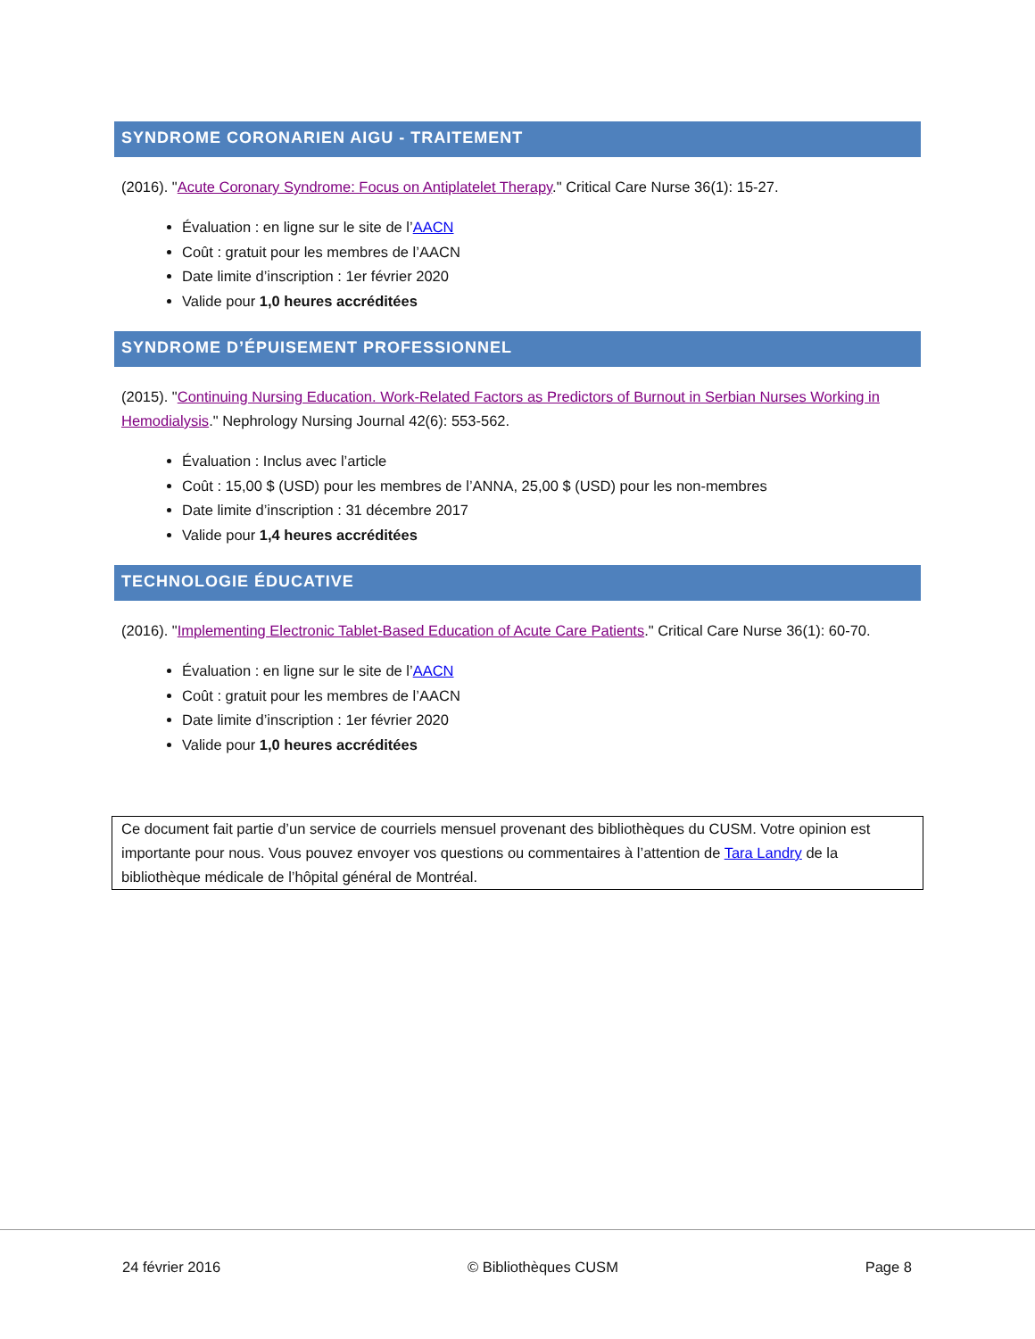SYNDROME CORONARIEN AIGU - TRAITEMENT
(2016). "Acute Coronary Syndrome: Focus on Antiplatelet Therapy." Critical Care Nurse 36(1): 15-27.
Évaluation : en ligne sur le site de l’AACN
Coût : gratuit pour les membres de l’AACN
Date limite d’inscription : 1er février 2020
Valide pour 1,0 heures accréditées
SYNDROME D’ÉPUISEMENT PROFESSIONNEL
(2015). "Continuing Nursing Education. Work-Related Factors as Predictors of Burnout in Serbian Nurses Working in Hemodialysis." Nephrology Nursing Journal 42(6): 553-562.
Évaluation : Inclus avec l’article
Coût : 15,00 $ (USD) pour les membres de l’ANNA, 25,00 $ (USD) pour les non-membres
Date limite d’inscription : 31 décembre 2017
Valide pour 1,4 heures accréditées
TECHNOLOGIE ÉDUCATIVE
(2016). "Implementing Electronic Tablet-Based Education of Acute Care Patients." Critical Care Nurse 36(1): 60-70.
Évaluation : en ligne sur le site de l’AACN
Coût : gratuit pour les membres de l’AACN
Date limite d’inscription : 1er février 2020
Valide pour 1,0 heures accréditées
Ce document fait partie d’un service de courriels mensuel provenant des bibliothèques du CUSM. Votre opinion est importante pour nous. Vous pouvez envoyer vos questions ou commentaires à l’attention de Tara Landry de la bibliothèque médicale de l’hôpital général de Montréal.
24 février 2016 © Bibliothèques CUSM Page 8